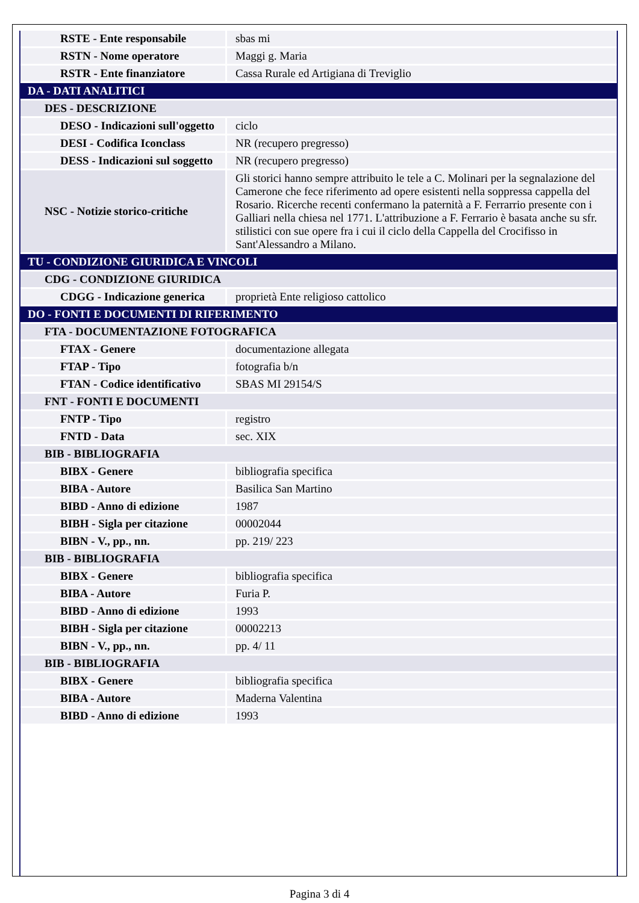| RSTE - Ente responsabile | sbas mi |
| RSTN - Nome operatore | Maggi g. Maria |
| RSTR - Ente finanziatore | Cassa Rurale ed Artigiana di Treviglio |
| DA - DATI ANALITICI | |
| DES - DESCRIZIONE | |
| DESO - Indicazioni sull'oggetto | ciclo |
| DESI - Codifica Iconclass | NR (recupero pregresso) |
| DESS - Indicazioni sul soggetto | NR (recupero pregresso) |
| NSC - Notizie storico-critiche | Gli storici hanno sempre attribuito le tele a C. Molinari per la segnalazione del Camerone che fece riferimento ad opere esistenti nella soppressa cappella del Rosario. Ricerche recenti confermano la paternità a F. Ferrarrio presente con i Galliari nella chiesa nel 1771. L'attribuzione a F. Ferrario è basata anche su sfr. stilistici con sue opere fra i cui il ciclo della Cappella del Crocifisso in Sant'Alessandro a Milano. |
| TU - CONDIZIONE GIURIDICA E VINCOLI | |
| CDG - CONDIZIONE GIURIDICA | |
| CDGG - Indicazione generica | proprietà Ente religioso cattolico |
| DO - FONTI E DOCUMENTI DI RIFERIMENTO | |
| FTA - DOCUMENTAZIONE FOTOGRAFICA | |
| FTAX - Genere | documentazione allegata |
| FTAP - Tipo | fotografia b/n |
| FTAN - Codice identificativo | SBAS MI 29154/S |
| FNT - FONTI E DOCUMENTI | |
| FNTP - Tipo | registro |
| FNTD - Data | sec. XIX |
| BIB - BIBLIOGRAFIA | |
| BIBX - Genere | bibliografia specifica |
| BIBA - Autore | Basilica San Martino |
| BIBD - Anno di edizione | 1987 |
| BIBH - Sigla per citazione | 00002044 |
| BIBN - V., pp., nn. | pp. 219/ 223 |
| BIB - BIBLIOGRAFIA | |
| BIBX - Genere | bibliografia specifica |
| BIBA - Autore | Furia P. |
| BIBD - Anno di edizione | 1993 |
| BIBH - Sigla per citazione | 00002213 |
| BIBN - V., pp., nn. | pp. 4/ 11 |
| BIB - BIBLIOGRAFIA | |
| BIBX - Genere | bibliografia specifica |
| BIBA - Autore | Maderna Valentina |
| BIBD - Anno di edizione | 1993 |
Pagina 3 di 4